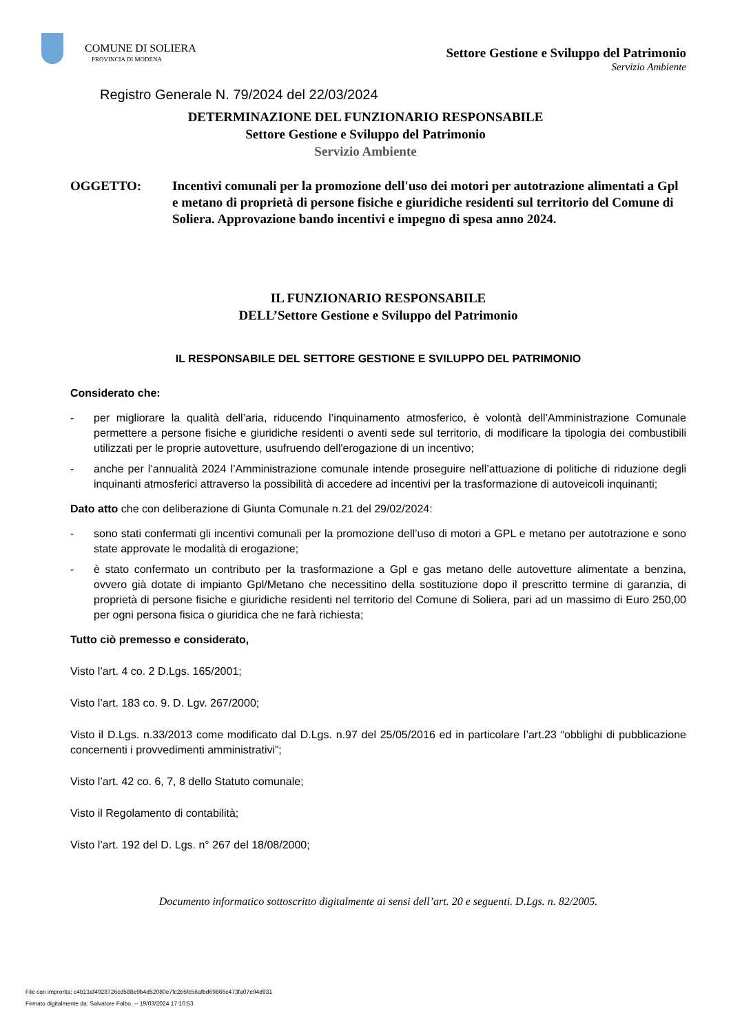COMUNE DI SOLIERA
PROVINCIA DI MODENA
Settore Gestione e Sviluppo del Patrimonio
Servizio Ambiente
Registro Generale N. 79/2024 del 22/03/2024
DETERMINAZIONE DEL FUNZIONARIO RESPONSABILE
Settore Gestione e Sviluppo del Patrimonio
Servizio Ambiente
OGGETTO: Incentivi comunali per la promozione dell'uso dei motori per autotrazione alimentati a Gpl e metano di proprietà di persone fisiche e giuridiche residenti sul territorio del Comune di Soliera. Approvazione bando incentivi e impegno di spesa anno 2024.
IL FUNZIONARIO RESPONSABILE
DELL’Settore Gestione e Sviluppo del Patrimonio
IL RESPONSABILE DEL SETTORE GESTIONE E SVILUPPO DEL PATRIMONIO
Considerato che:
- per migliorare la qualità dell’aria, riducendo l’inquinamento atmosferico, è volontà dell’Amministrazione Comunale permettere a persone fisiche e giuridiche residenti o aventi sede sul territorio, di modificare la tipologia dei combustibili utilizzati per le proprie autovetture, usufruendo dell'erogazione di un incentivo;
- anche per l’annualità 2024 l’Amministrazione comunale intende proseguire nell’attuazione di politiche di riduzione degli inquinanti atmosferici attraverso la possibilità di accedere ad incentivi per la trasformazione di autoveicoli inquinanti;
Dato atto che con deliberazione di Giunta Comunale n.21 del 29/02/2024:
- sono stati confermati gli incentivi comunali per la promozione dell’uso di motori a GPL e metano per autotrazione e sono state approvate le modalità di erogazione;
- è stato confermato un contributo per la trasformazione a Gpl e gas metano delle autovetture alimentate a benzina, ovvero già dotate di impianto Gpl/Metano che necessitino della sostituzione dopo il prescritto termine di garanzia, di proprietà di persone fisiche e giuridiche residenti nel territorio del Comune di Soliera, pari ad un massimo di Euro 250,00 per ogni persona fisica o giuridica che ne farà richiesta;
Tutto ciò premesso e considerato,
Visto l’art. 4 co. 2 D.Lgs. 165/2001;
Visto l’art. 183 co. 9. D. Lgv. 267/2000;
Visto il D.Lgs. n.33/2013 come modificato dal D.Lgs. n.97 del 25/05/2016 ed in particolare l’art.23 “obblighi di pubblicazione concernenti i provvedimenti amministrativi”;
Visto l’art. 42 co. 6, 7, 8 dello Statuto comunale;
Visto il Regolamento di contabilità;
Visto l’art. 192 del D. Lgs. n° 267 del 18/08/2000;
Documento informatico sottoscritto digitalmente ai sensi dell’art. 20 e seguenti. D.Lgs. n. 82/2005.
File con impronta: c4b13af4928726cd588e9b4d52080e7fc2b5fc56afbd69866c473fa07e94d931
Firmato digitalmente da: Salvatore Falbo. -- 19/03/2024 17:10:53